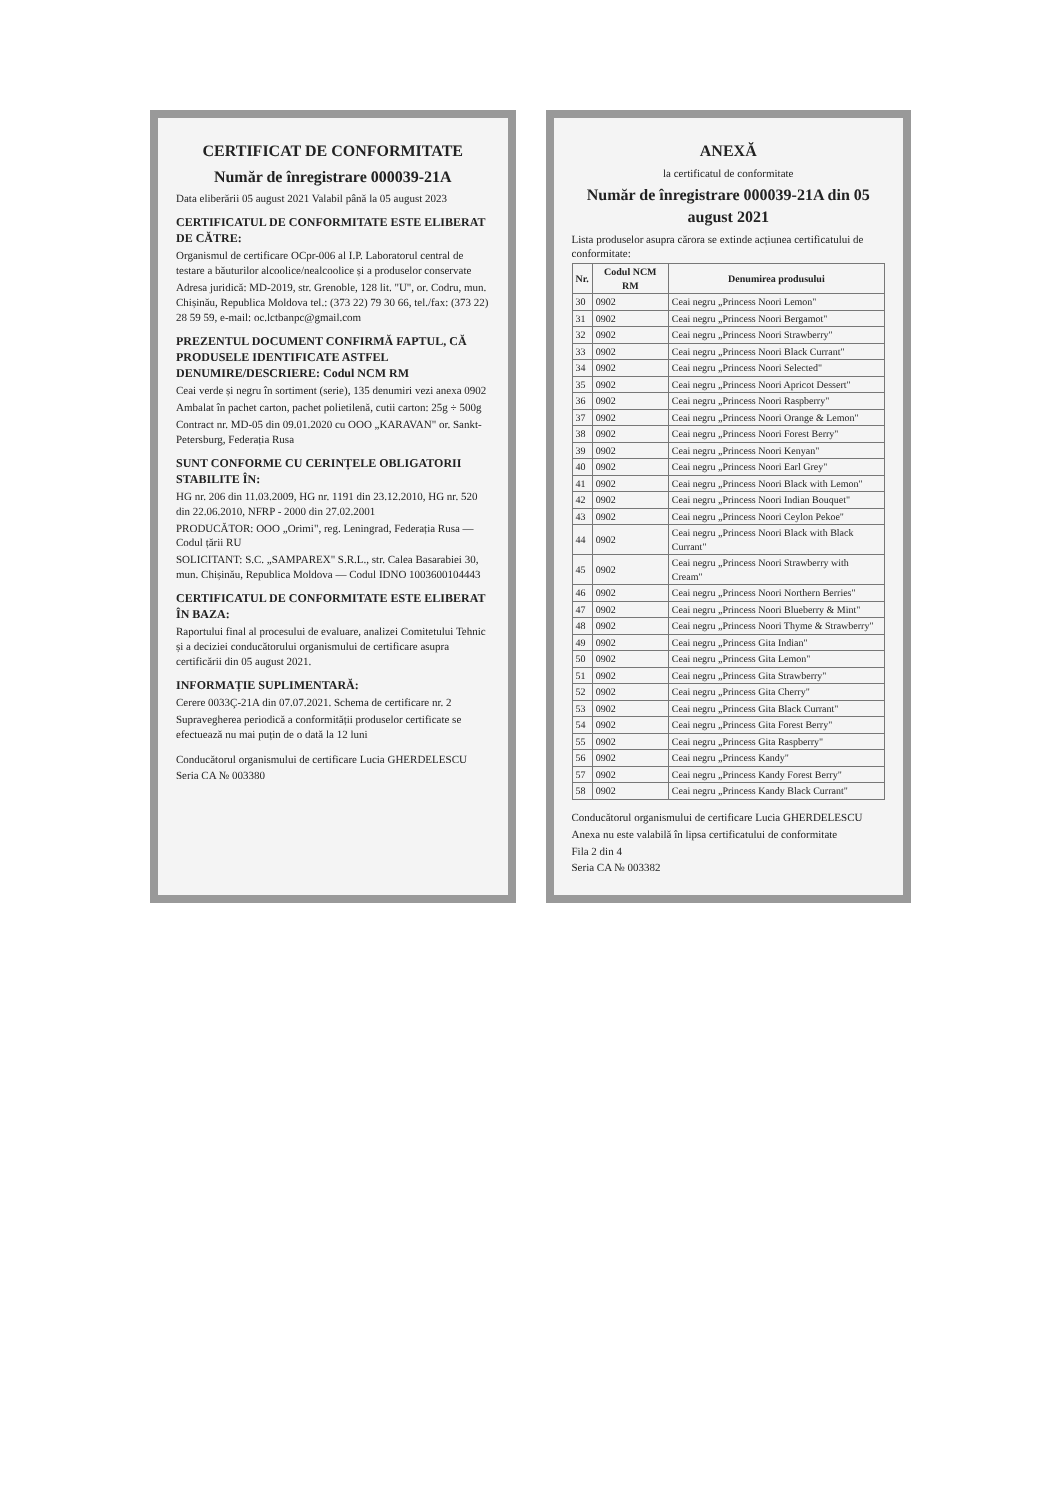CERTIFICAT DE CONFORMITATE
Număr de înregistrare 000039-21A
Data eliberării 05 august 2021 Valabil până la 05 august 2023
CERTIFICATUL DE CONFORMITATE ESTE ELIBERAT DE CĂTRE:
Organismul de certificare OCpr-006 al I.P. Laboratorul central de testare a băuturilor alcoolice/nealcoolice și a produselor conservate
Adresa juridică: MD-2019, str. Grenoble, 128 lit. "U", or. Codru, mun. Chișinău, Republica Moldova tel.: (373 22) 79 30 66, tel./fax: (373 22) 28 59 59, e-mail: oc.lctbanpc@gmail.com
PREZENTUL DOCUMENT CONFIRMĂ FAPTUL, CĂ PRODUSELE IDENTIFICATE ASTFEL DENUMIRE/DESCRIERE: Codul NCM RM
Ceai verde și negru în sortiment (serie), 135 denumiri vezi anexa 0902
Ambalat în pachet carton, pachet polietilenă, cutii carton: 25g ÷ 500g
Contract nr. MD-05 din 09.01.2020 cu OOO „KARAVAN" or. Sankt-Petersburg, Federația Rusa
SUNT CONFORME CU CERINȚELE OBLIGATORII STABILITE ÎN:
HG nr. 206 din 11.03.2009, HG nr. 1191 din 23.12.2010, HG nr. 520 din 22.06.2010, NFRP - 2000 din 27.02.2001
PRODUCĂTOR: OOO „Orimi", reg. Leningrad, Federația Rusa — Codul țării RU
SOLICITANT: S.C. „SAMPAREX" S.R.L., str. Calea Basarabiei 30, mun. Chișinău, Republica Moldova — Codul IDNO 1003600104443
CERTIFICATUL DE CONFORMITATE ESTE ELIBERAT ÎN BAZA:
Raportului final al procesului de evaluare, analizei Comitetului Tehnic și a deciziei conducătorului organismului de certificare asupra certificării din 05 august 2021.
INFORMAȚIE SUPLIMENTARĂ:
Cerere 0033Ç-21A din 07.07.2021. Schema de certificare nr. 2
Supravegherea periodică a conformității produselor certificate se efectuează nu mai puțin de o dată la 12 luni
Conducătorul organismului de certificare Lucia GHERDELESCU
Seria CA № 003380
ANEXĂ
la certificatul de conformitate
Număr de înregistrare 000039-21A din 05 august 2021
Lista produselor asupra cărora se extinde acțiunea certificatului de conformitate:
| Nr. | Codul NCM RM | Denumirea produsului |
| --- | --- | --- |
| 30 | 0902 | Ceai negru „Princess Noori Lemon" |
| 31 | 0902 | Ceai negru „Princess Noori Bergamot" |
| 32 | 0902 | Ceai negru „Princess Noori Strawberry" |
| 33 | 0902 | Ceai negru „Princess Noori Black Currant" |
| 34 | 0902 | Ceai negru „Princess Noori Selected" |
| 35 | 0902 | Ceai negru „Princess Noori Apricot Dessert" |
| 36 | 0902 | Ceai negru „Princess Noori Raspberry" |
| 37 | 0902 | Ceai negru „Princess Noori Orange & Lemon" |
| 38 | 0902 | Ceai negru „Princess Noori Forest Berry" |
| 39 | 0902 | Ceai negru „Princess Noori Kenyan" |
| 40 | 0902 | Ceai negru „Princess Noori Earl Grey" |
| 41 | 0902 | Ceai negru „Princess Noori Black with Lemon" |
| 42 | 0902 | Ceai negru „Princess Noori Indian Bouquet" |
| 43 | 0902 | Ceai negru „Princess Noori Ceylon Pekoe" |
| 44 | 0902 | Ceai negru „Princess Noori Black with Black Currant" |
| 45 | 0902 | Ceai negru „Princess Noori Strawberry with Cream" |
| 46 | 0902 | Ceai negru „Princess Noori Northern Berries" |
| 47 | 0902 | Ceai negru „Princess Noori Blueberry & Mint" |
| 48 | 0902 | Ceai negru „Princess Noori Thyme & Strawberry" |
| 49 | 0902 | Ceai negru „Princess Gita Indian" |
| 50 | 0902 | Ceai negru „Princess Gita Lemon" |
| 51 | 0902 | Ceai negru „Princess Gita Strawberry" |
| 52 | 0902 | Ceai negru „Princess Gita Cherry" |
| 53 | 0902 | Ceai negru „Princess Gita Black Currant" |
| 54 | 0902 | Ceai negru „Princess Gita Forest Berry" |
| 55 | 0902 | Ceai negru „Princess Gita Raspberry" |
| 56 | 0902 | Ceai negru „Princess Kandy" |
| 57 | 0902 | Ceai negru „Princess Kandy Forest Berry" |
| 58 | 0902 | Ceai negru „Princess Kandy Black Currant" |
Conducătorul organismului de certificare Lucia GHERDELESCU
Anexa nu este valabilă în lipsa certificatului de conformitate
Fila 2 din 4
Seria CA № 003382